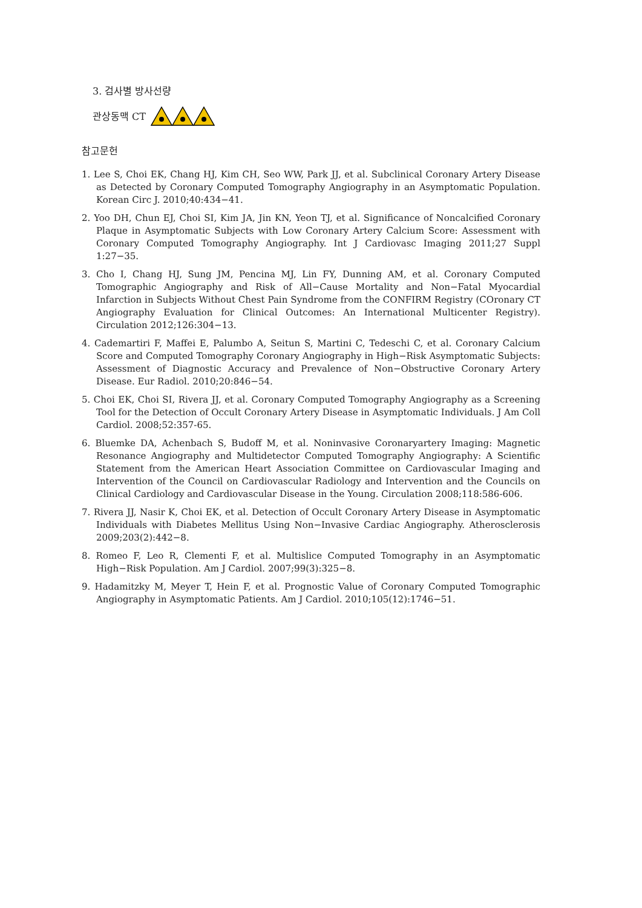3. 검사별 방사선량
관상동맥 CT
참고문헌
1. Lee S, Choi EK, Chang HJ, Kim CH, Seo WW, Park JJ, et al. Subclinical Coronary Artery Disease as Detected by Coronary Computed Tomography Angiography in an Asymptomatic Population. Korean Circ J. 2010;40:434−41.
2. Yoo DH, Chun EJ, Choi SI, Kim JA, Jin KN, Yeon TJ, et al. Significance of Noncalcified Coronary Plaque in Asymptomatic Subjects with Low Coronary Artery Calcium Score: Assessment with Coronary Computed Tomography Angiography. Int J Cardiovasc Imaging 2011;27 Suppl 1:27−35.
3. Cho I, Chang HJ, Sung JM, Pencina MJ, Lin FY, Dunning AM, et al. Coronary Computed Tomographic Angiography and Risk of All−Cause Mortality and Non−Fatal Myocardial Infarction in Subjects Without Chest Pain Syndrome from the CONFIRM Registry (COronary CT Angiography Evaluation for Clinical Outcomes: An International Multicenter Registry). Circulation 2012;126:304−13.
4. Cademartiri F, Maffei E, Palumbo A, Seitun S, Martini C, Tedeschi C, et al. Coronary Calcium Score and Computed Tomography Coronary Angiography in High−Risk Asymptomatic Subjects: Assessment of Diagnostic Accuracy and Prevalence of Non−Obstructive Coronary Artery Disease. Eur Radiol. 2010;20:846−54.
5. Choi EK, Choi SI, Rivera JJ, et al. Coronary Computed Tomography Angiography as a Screening Tool for the Detection of Occult Coronary Artery Disease in Asymptomatic Individuals. J Am Coll Cardiol. 2008;52:357-65.
6. Bluemke DA, Achenbach S, Budoff M, et al. Noninvasive Coronaryartery Imaging: Magnetic Resonance Angiography and Multidetector Computed Tomography Angiography: A Scientific Statement from the American Heart Association Committee on Cardiovascular Imaging and Intervention of the Council on Cardiovascular Radiology and Intervention and the Councils on Clinical Cardiology and Cardiovascular Disease in the Young. Circulation 2008;118:586-606.
7. Rivera JJ, Nasir K, Choi EK, et al. Detection of Occult Coronary Artery Disease in Asymptomatic Individuals with Diabetes Mellitus Using Non−Invasive Cardiac Angiography. Atherosclerosis 2009;203(2):442−8.
8. Romeo F, Leo R, Clementi F, et al. Multislice Computed Tomography in an Asymptomatic High−Risk Population. Am J Cardiol. 2007;99(3):325−8.
9. Hadamitzky M, Meyer T, Hein F, et al. Prognostic Value of Coronary Computed Tomographic Angiography in Asymptomatic Patients. Am J Cardiol. 2010;105(12):1746−51.